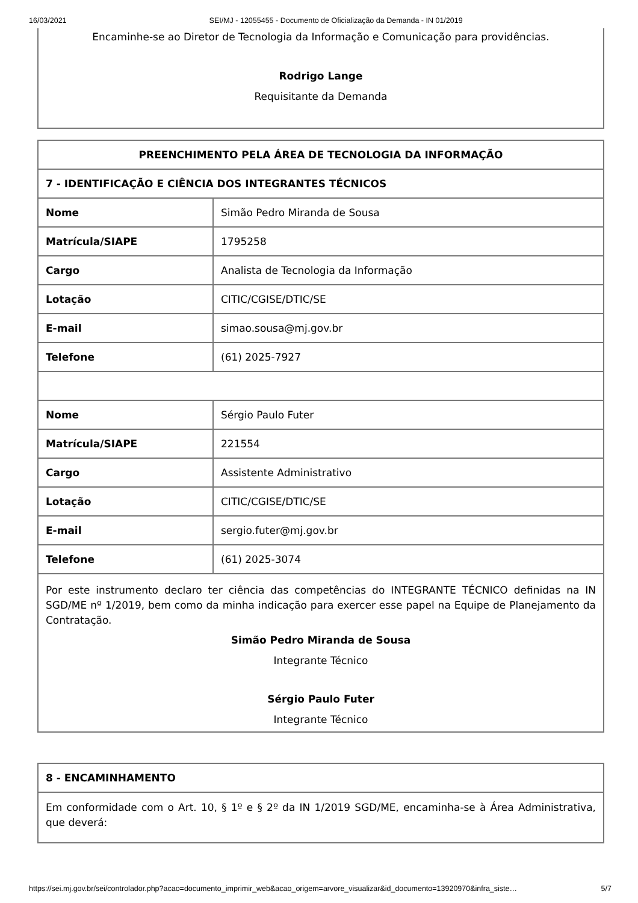16/03/2021 SEI/MJ - 12055455 - Documento de Oficialização da Demanda - IN 01/2019
Encaminhe-se ao Diretor de Tecnologia da Informação e Comunicação para providências.
Rodrigo Lange
Requisitante da Demanda
| PREENCHIMENTO PELA ÁREA DE TECNOLOGIA DA INFORMAÇÃO | |
| --- | --- |
| 7 - IDENTIFICAÇÃO E CIÊNCIA DOS INTEGRANTES TÉCNICOS | |
| Nome | Simão Pedro Miranda de Sousa |
| Matrícula/SIAPE | 1795258 |
| Cargo | Analista de Tecnologia da Informação |
| Lotação | CITIC/CGISE/DTIC/SE |
| E-mail | simao.sousa@mj.gov.br |
| Telefone | (61) 2025-7927 |
| Nome | Sérgio Paulo Futer |
| Matrícula/SIAPE | 221554 |
| Cargo | Assistente Administrativo |
| Lotação | CITIC/CGISE/DTIC/SE |
| E-mail | sergio.futer@mj.gov.br |
| Telefone | (61) 2025-3074 |
| Por este instrumento declaro ter ciência das competências do INTEGRANTE TÉCNICO definidas na IN SGD/ME nº 1/2019, bem como da minha indicação para exercer esse papel na Equipe de Planejamento da Contratação. Simão Pedro Miranda de Sousa Integrante Técnico Sérgio Paulo Futer Integrante Técnico | |
| 8 - ENCAMINHAMENTO |
| --- |
| Em conformidade com o Art. 10, § 1º e § 2º da IN 1/2019 SGD/ME, encaminha-se à Área Administrativa, que deverá: |
https://sei.mj.gov.br/sei/controlador.php?acao=documento_imprimir_web&acao_origem=arvore_visualizar&id_documento=13920970&infra_siste… 5/7